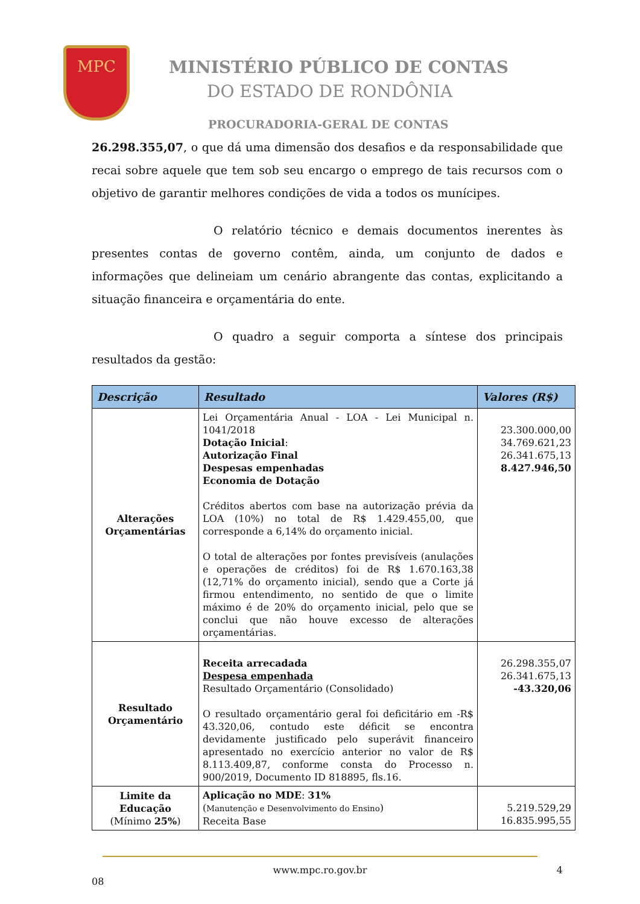MPC
MINISTÉRIO PÚBLICO DE CONTAS
DO ESTADO DE RONDÔNIA
PROCURADORIA-GERAL DE CONTAS
26.298.355,07, o que dá uma dimensão dos desafios e da responsabilidade que recai sobre aquele que tem sob seu encargo o emprego de tais recursos com o objetivo de garantir melhores condições de vida a todos os munícipes.
O relatório técnico e demais documentos inerentes às presentes contas de governo contêm, ainda, um conjunto de dados e informações que delineiam um cenário abrangente das contas, explicitando a situação financeira e orçamentária do ente.
O quadro a seguir comporta a síntese dos principais resultados da gestão:
| Descrição | Resultado | Valores (R$) |
| --- | --- | --- |
| Alterações Orçamentárias | Lei Orçamentária Anual - LOA - Lei Municipal n. 1041/2018 Dotação Inicial : Autorização Final Despesas empenhadas Economia de Dotação Créditos abertos com base na autorização prévia da LOA (10%) no total de R$ 1.429.455,00, que corresponde a 6,14% do orçamento inicial. O total de alterações por fontes previsíveis (anulações e operações de créditos) foi de R$ 1.670.163,38 (12,71% do orçamento inicial), sendo que a Corte já firmou entendimento, no sentido de que o limite máximo é de 20% do orçamento inicial, pelo que se conclui que não houve excesso de alterações orçamentárias. | 23.300.000,00 34.769.621,23 26.341.675,13 8.427.946,50 |
| Resultado Orçamentário | Receita arrecadada Despesa empenhada Resultado Orçamentário (Consolidado) O resultado orçamentário geral foi deficitário em -R$ 43.320,06, contudo este déficit se encontra devidamente justificado pelo superávit financeiro apresentado no exercício anterior no valor de R$ 8.113.409,87, conforme consta do Processo n. 900/2019, Documento ID 818895, fls.16. | 26.298.355,07 26.341.675,13 -43.320,06 |
| Limite da Educação (Mínimo 25% ) | Aplicação no MDE : 31% ( Manutenção e Desenvolvimento do Ensino ) Receita Base | 5.219.529,29 16.835.995,55 |
www.mpc.ro.gov.br 4
08